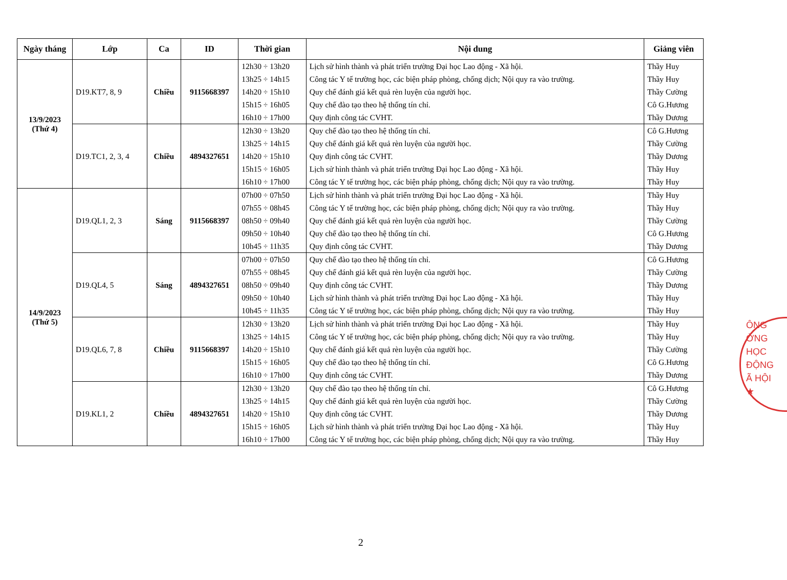| Ngày tháng | Lớp | Ca | ID | Thời gian | Nội dung | Giảng viên |
| --- | --- | --- | --- | --- | --- | --- |
| 13/9/2023 (Thứ 4) | D19.KT7, 8, 9 | Chiều | 9115668397 | 12h30 ÷ 13h20 13h25 ÷ 14h15 14h20 ÷ 15h10 15h15 ÷ 16h05 16h10 ÷ 17h00 | Lịch sử hình thành và phát triển trường Đại học Lao động - Xã hội. Công tác Y tế trường học, các biện pháp phòng, chống dịch; Nội quy ra vào trường. Quy chế đánh giá kết quả rèn luyện của người học. Quy chế đào tạo theo hệ thống tín chỉ. Quy định công tác CVHT. | Thầy Huy Thầy Huy Thầy Cường Cô G.Hương Thầy Dương |
| | D19.TC1, 2, 3, 4 | Chiều | 4894327651 | 12h30 ÷ 13h20 13h25 ÷ 14h15 14h20 ÷ 15h10 15h15 ÷ 16h05 16h10 ÷ 17h00 | Quy chế đào tạo theo hệ thống tín chỉ. Quy chế đánh giá kết quả rèn luyện của người học. Quy định công tác CVHT. Lịch sử hình thành và phát triển trường Đại học Lao động - Xã hội. Công tác Y tế trường học, các biện pháp phòng, chống dịch; Nội quy ra vào trường. | Cô G.Hương Thầy Cường Thầy Dương Thầy Huy Thầy Huy |
| 14/9/2023 (Thứ 5) | D19.QL1, 2, 3 | Sáng | 9115668397 | 07h00 ÷ 07h50 07h55 ÷ 08h45 08h50 ÷ 09h40 09h50 ÷ 10h40 10h45 ÷ 11h35 | Lịch sử hình thành và phát triển trường Đại học Lao động - Xã hội. Công tác Y tế trường học, các biện pháp phòng, chống dịch; Nội quy ra vào trường. Quy chế đánh giá kết quả rèn luyện của người học. Quy chế đào tạo theo hệ thống tín chỉ. Quy định công tác CVHT. | Thầy Huy Thầy Huy Thầy Cường Cô G.Hương Thầy Dương |
| | D19.QL4, 5 | Sáng | 4894327651 | 07h00 ÷ 07h50 07h55 ÷ 08h45 08h50 ÷ 09h40 09h50 ÷ 10h40 10h45 ÷ 11h35 | Quy chế đào tạo theo hệ thống tín chỉ. Quy chế đánh giá kết quả rèn luyện của người học. Quy định công tác CVHT. Lịch sử hình thành và phát triển trường Đại học Lao động - Xã hội. Công tác Y tế trường học, các biện pháp phòng, chống dịch; Nội quy ra vào trường. | Cô G.Hương Thầy Cường Thầy Dương Thầy Huy Thầy Huy |
| | D19.QL6, 7, 8 | Chiều | 9115668397 | 12h30 ÷ 13h20 13h25 ÷ 14h15 14h20 ÷ 15h10 15h15 ÷ 16h05 16h10 ÷ 17h00 | Lịch sử hình thành và phát triển trường Đại học Lao động - Xã hội. Công tác Y tế trường học, các biện pháp phòng, chống dịch; Nội quy ra vào trường. Quy chế đánh giá kết quả rèn luyện của người học. Quy chế đào tạo theo hệ thống tín chỉ. Quy định công tác CVHT. | Thầy Huy Thầy Huy Thầy Cường Cô G.Hương Thầy Dương |
| | D19.KL1, 2 | Chiều | 4894327651 | 12h30 ÷ 13h20 13h25 ÷ 14h15 14h20 ÷ 15h10 15h15 ÷ 16h05 16h10 ÷ 17h00 | Quy chế đào tạo theo hệ thống tín chỉ. Quy chế đánh giá kết quả rèn luyện của người học. Quy định công tác CVHT. Lịch sử hình thành và phát triển trường Đại học Lao động - Xã hội. Công tác Y tế trường học, các biện pháp phòng, chống dịch; Nội quy ra vào trường. | Cô G.Hương Thầy Cường Thầy Dương Thầy Huy Thầy Huy |
ÔNG
ỜNG
HỌC
ĐỘNG
Ã HỘI
★
2